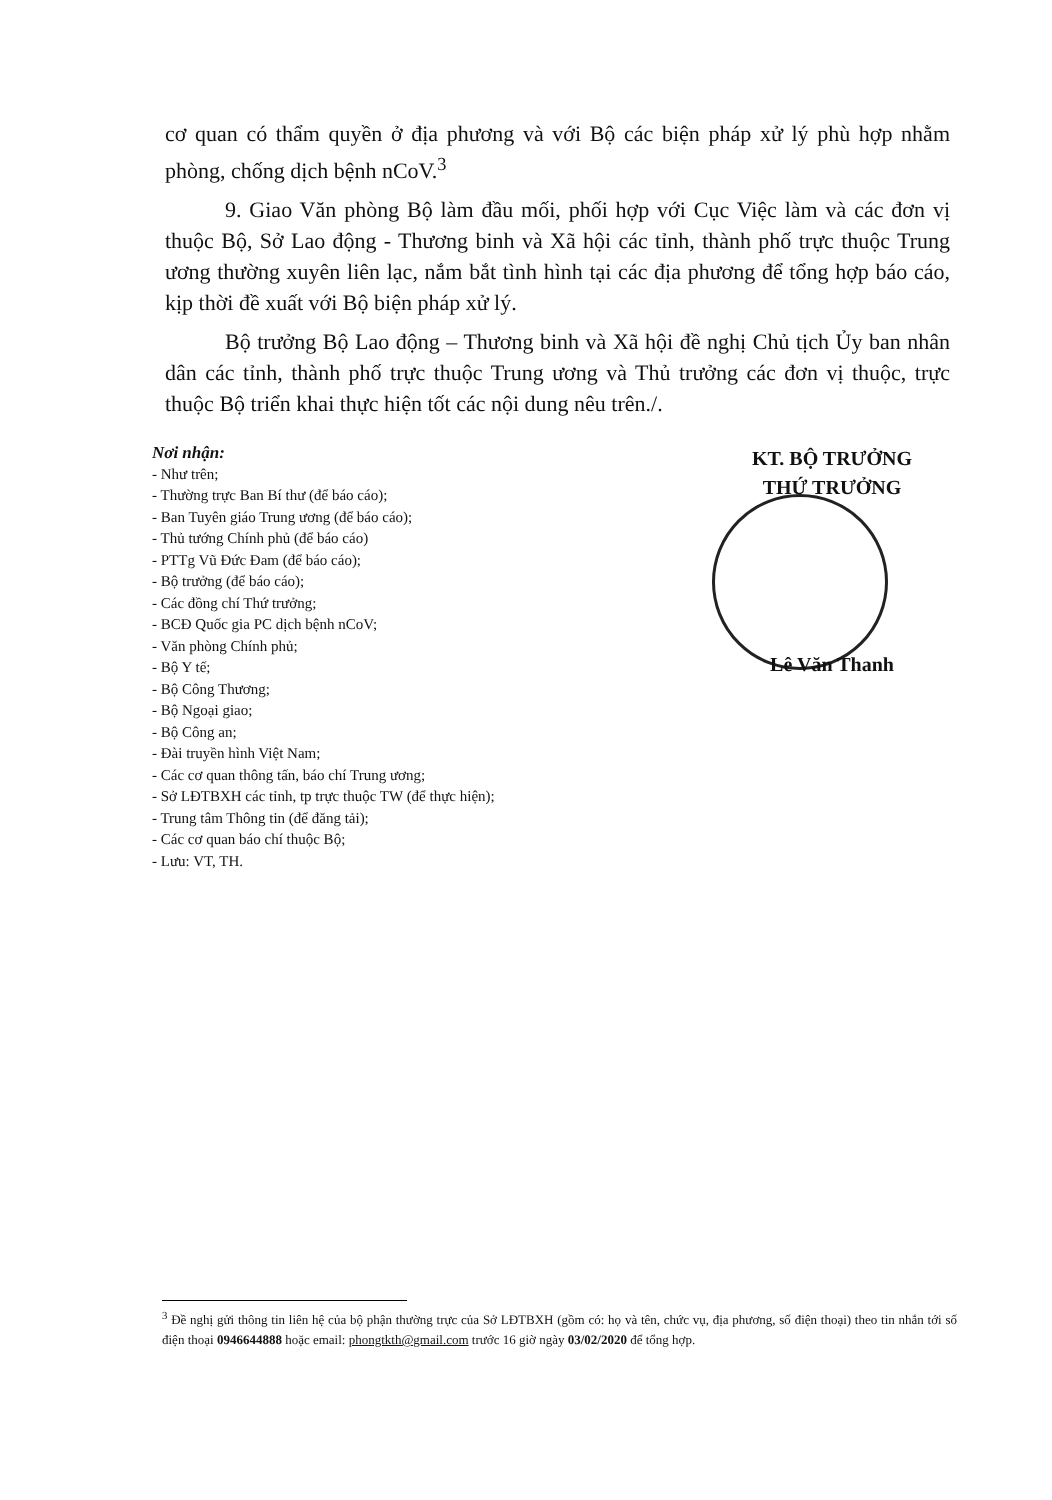cơ quan có thẩm quyền ở địa phương và với Bộ các biện pháp xử lý phù hợp nhằm phòng, chống dịch bệnh nCoV.<sup>3</sup>
9. Giao Văn phòng Bộ làm đầu mối, phối hợp với Cục Việc làm và các đơn vị thuộc Bộ, Sở Lao động - Thương binh và Xã hội các tỉnh, thành phố trực thuộc Trung ương thường xuyên liên lạc, nắm bắt tình hình tại các địa phương để tổng hợp báo cáo, kịp thời đề xuất với Bộ biện pháp xử lý.
Bộ trưởng Bộ Lao động – Thương binh và Xã hội đề nghị Chủ tịch Ủy ban nhân dân các tỉnh, thành phố trực thuộc Trung ương và Thủ trưởng các đơn vị thuộc, trực thuộc Bộ triển khai thực hiện tốt các nội dung nêu trên./.
Nơi nhận:
- Như trên;
- Thường trực Ban Bí thư (để báo cáo);
- Ban Tuyên giáo Trung ương (để báo cáo);
- Thủ tướng Chính phủ (để báo cáo)
- PTTg Vũ Đức Đam (để báo cáo);
- Bộ trưởng (để báo cáo);
- Các đồng chí Thứ trưởng;
- BCĐ Quốc gia PC dịch bệnh nCoV;
- Văn phòng Chính phủ;
- Bộ Y tế;
- Bộ Công Thương;
- Bộ Ngoại giao;
- Bộ Công an;
- Đài truyền hình Việt Nam;
- Các cơ quan thông tấn, báo chí Trung ương;
- Sở LĐTBXH các tỉnh, tp trực thuộc TW (để thực hiện);
- Trung tâm Thông tin (để đăng tải);
- Các cơ quan báo chí thuộc Bộ;
- Lưu: VT, TH.
KT. BỘ TRƯỞNG
THỨ TRƯỞNG
Lê Văn Thanh
<sup>3</sup> Đề nghị gửi thông tin liên hệ của bộ phận thường trực của Sở LĐTBXH (gồm có: họ và tên, chức vụ, địa phương, số điện thoại) theo tin nhắn tới số điện thoại 0946644888 hoặc email: phongtkth@gmail.com trước 16 giờ ngày 03/02/2020 để tổng hợp.